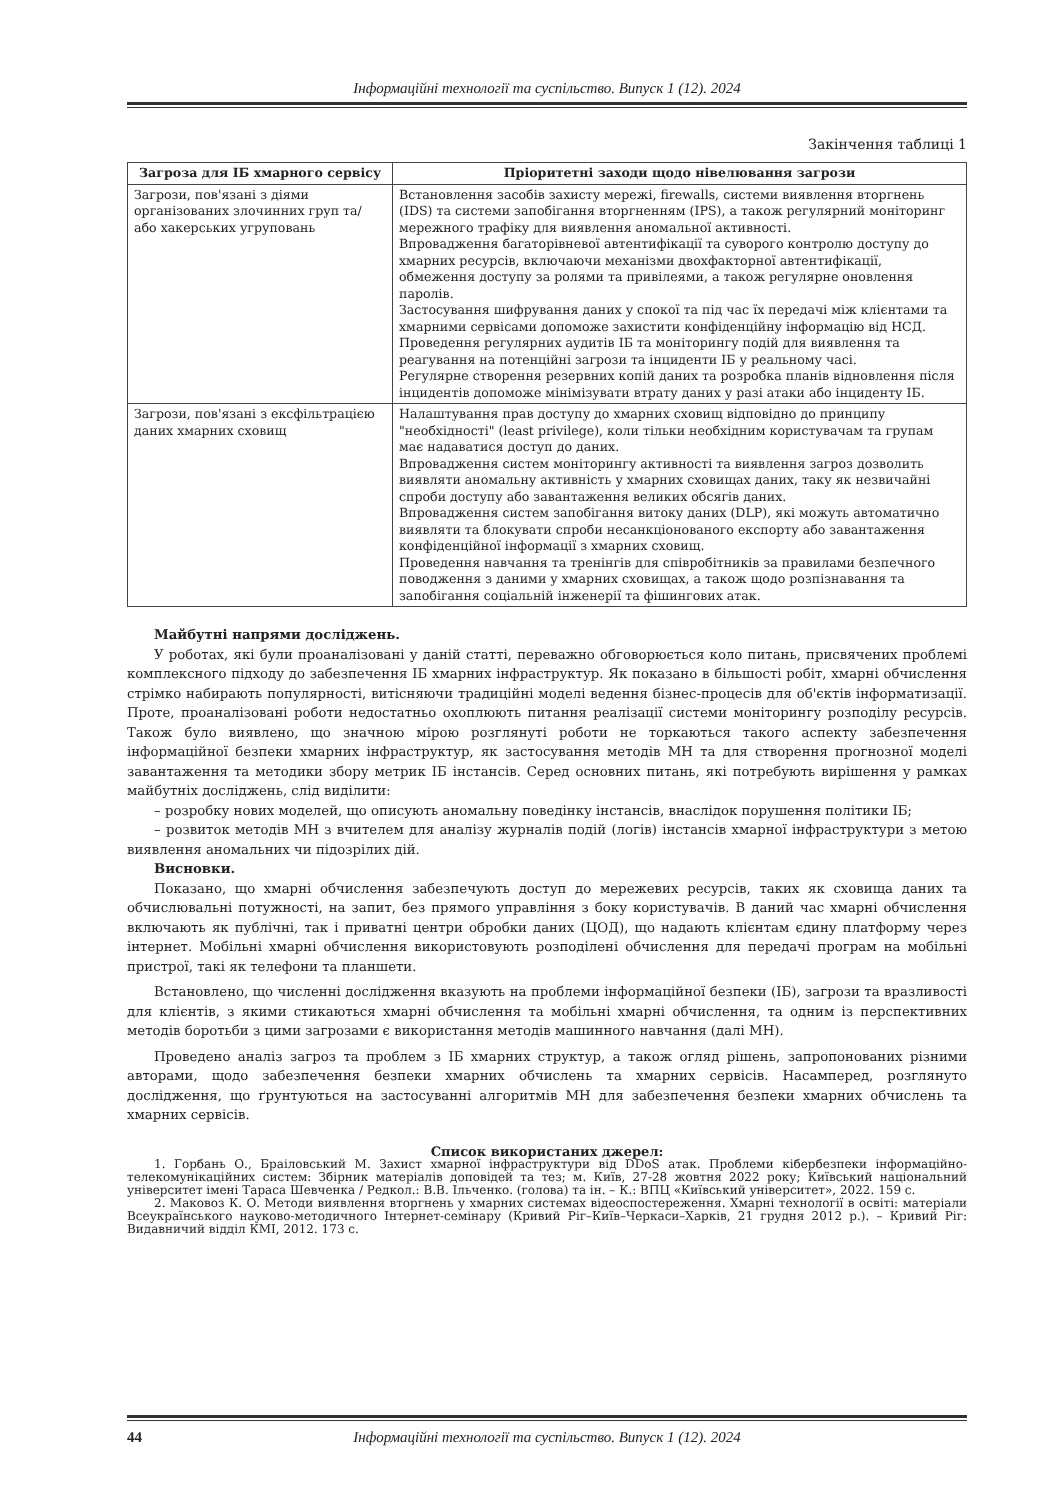Інформаційні технології та суспільство. Випуск 1 (12). 2024
Закінчення таблиці 1
| Загроза для ІБ хмарного сервісу | Пріоритетні заходи щодо нівелювання загрози |
| --- | --- |
| Загрози, пов'язані з діями організованих злочинних груп та/ або хакерських угруповань | Встановлення засобів захисту мережі, firewalls, системи виявлення вторгнень (IDS) та системи запобігання вторгненням (IPS), а також регулярний моніторинг мережного трафіку для виявлення аномальної активності. Впровадження багаторівневої автентифікації та суворого контролю доступу до хмарних ресурсів, включаючи механізми двохфакторної автентифікації, обмеження доступу за ролями та привілеями, а також регулярне оновлення паролів. Застосування шифрування даних у спокої та під час їх передачі між клієнтами та хмарними сервісами допоможе захистити конфіденційну інформацію від НСД. Проведення регулярних аудитів ІБ та моніторингу подій для виявлення та реагування на потенційні загрози та інциденти ІБ у реальному часі. Регулярне створення резервних копій даних та розробка планів відновлення після інцидентів допоможе мінімізувати втрату даних у разі атаки або інциденту ІБ. |
| Загрози, пов'язані з ексфільтрацією даних хмарних сховищ | Налаштування прав доступу до хмарних сховищ відповідно до принципу "необхідності" (least privilege), коли тільки необхідним користувачам та групам має надаватися доступ до даних. Впровадження систем моніторингу активності та виявлення загроз дозволить виявляти аномальну активність у хмарних сховищах даних, таку як незвичайні спроби доступу або завантаження великих обсягів даних. Впровадження систем запобігання витоку даних (DLP), які можуть автоматично виявляти та блокувати спроби несанкціонованого експорту або завантаження конфіденційної інформації з хмарних сховищ. Проведення навчання та тренінгів для співробітників за правилами безпечного поводження з даними у хмарних сховищах, а також щодо розпізнавання та запобігання соціальній інженерії та фішингових атак. |
Майбутні напрями досліджень.
У роботах, які були проаналізовані у даній статті, переважно обговорюється коло питань, присвячених проблемі комплексного підходу до забезпечення ІБ хмарних інфраструктур. Як показано в більшості робіт, хмарні обчислення стрімко набирають популярності, витісняючи традиційні моделі ведення бізнес-процесів для об'єктів інформатизації. Проте, проаналізовані роботи недостатньо охоплюють питання реалізації системи моніторингу розподілу ресурсів. Також було виявлено, що значною мірою розглянуті роботи не торкаються такого аспекту забезпечення інформаційної безпеки хмарних інфраструктур, як застосування методів МН та для створення прогнозної моделі завантаження та методики збору метрик ІБ інстансів. Серед основних питань, які потребують вирішення у рамках майбутніх досліджень, слід виділити:
– розробку нових моделей, що описують аномальну поведінку інстансів, внаслідок порушення політики ІБ;
– розвиток методів МН з вчителем для аналізу журналів подій (логів) інстансів хмарної інфраструктури з метою виявлення аномальних чи підозрілих дій.
Висновки.
Показано, що хмарні обчислення забезпечують доступ до мережевих ресурсів, таких як сховища даних та обчислювальні потужності, на запит, без прямого управління з боку користувачів. В даний час хмарні обчислення включають як публічні, так і приватні центри обробки даних (ЦОД), що надають клієнтам єдину платформу через інтернет. Мобільні хмарні обчислення використовують розподілені обчислення для передачі програм на мобільні пристрої, такі як телефони та планшети.
Встановлено, що численні дослідження вказують на проблеми інформаційної безпеки (ІБ), загрози та вразливості для клієнтів, з якими стикаються хмарні обчислення та мобільні хмарні обчислення, та одним із перспективних методів боротьби з цими загрозами є використання методів машинного навчання (далі МН).
Проведено аналіз загроз та проблем з ІБ хмарних структур, а також огляд рішень, запропонованих різними авторами, щодо забезпечення безпеки хмарних обчислень та хмарних сервісів. Насамперед, розглянуто дослідження, що ґрунтуються на застосуванні алгоритмів МН для забезпечення безпеки хмарних обчислень та хмарних сервісів.
Список використаних джерел:
1. Горбань О., Браіловський М. Захист хмарної інфраструктури від DDoS атак. Проблеми кібербезпеки інформаційно-телекомунікаційних систем: Збірник матеріалів доповідей та тез; м. Київ, 27-28 жовтня 2022 року; Київський національний університет імені Тараса Шевченка / Редкол.: В.В. Ільченко. (голова) та ін. – К.: ВПЦ «Київський університет», 2022. 159 с.
2. Маковоз К. О. Методи виявлення вторгнень у хмарних системах відеоспостереження. Хмарні технології в освіті: матеріали Всеукраїнського науково-методичного Інтернет-семінару (Кривий Ріг–Київ–Черкаси–Харків, 21 грудня 2012 р.). – Кривий Ріг: Видавничий відділ КМІ, 2012. 173 с.
44 Інформаційні технології та суспільство. Випуск 1 (12). 2024